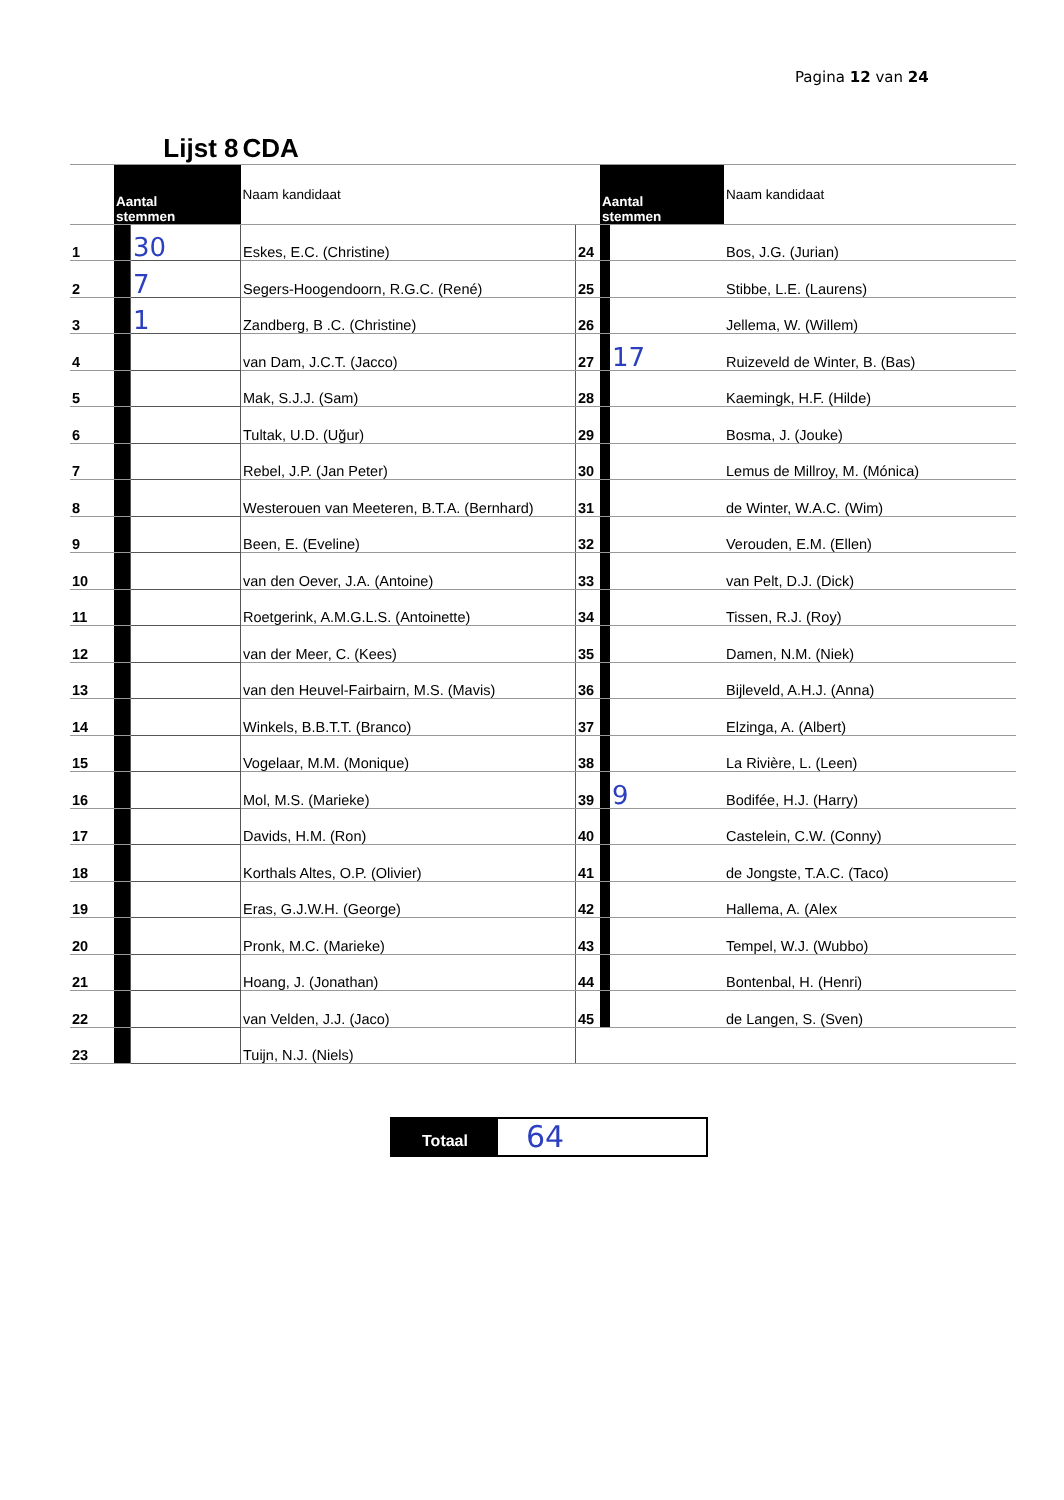Pagina 12 van 24
| | Lijst 8 | | CDA | | | | |
| | Aantal stemmen | | Naam kandidaat | | Aantal stemmen | | Naam kandidaat |
| 1 | | 30 | Eskes, E.C. (Christine) | 24 | | | Bos, J.G. (Jurian) |
| 2 | | 7 | Segers-Hoogendoorn, R.G.C. (René) | 25 | | | Stibbe, L.E. (Laurens) |
| 3 | | 1 | Zandberg, B .C. (Christine) | 26 | | | Jellema, W. (Willem) |
| 4 | | | van Dam, J.C.T. (Jacco) | 27 | | 17 | Ruizeveld de Winter, B. (Bas) |
| 5 | | | Mak, S.J.J. (Sam) | 28 | | | Kaemingk, H.F. (Hilde) |
| 6 | | | Tultak, U.D. (Uğur) | 29 | | | Bosma, J. (Jouke) |
| 7 | | | Rebel, J.P. (Jan Peter) | 30 | | | Lemus de Millroy, M. (Mónica) |
| 8 | | | Westerouen van Meeteren, B.T.A. (Bernhard) | 31 | | | de Winter, W.A.C. (Wim) |
| 9 | | | Been, E. (Eveline) | 32 | | | Verouden, E.M. (Ellen) |
| 10 | | | van den Oever, J.A. (Antoine) | 33 | | | van Pelt, D.J. (Dick) |
| 11 | | | Roetgerink, A.M.G.L.S. (Antoinette) | 34 | | | Tissen, R.J. (Roy) |
| 12 | | | van der Meer, C. (Kees) | 35 | | | Damen, N.M. (Niek) |
| 13 | | | van den Heuvel-Fairbairn, M.S. (Mavis) | 36 | | | Bijleveld, A.H.J. (Anna) |
| 14 | | | Winkels, B.B.T.T. (Branco) | 37 | | | Elzinga, A. (Albert) |
| 15 | | | Vogelaar, M.M. (Monique) | 38 | | | La Rivière, L. (Leen) |
| 16 | | | Mol, M.S. (Marieke) | 39 | | 9 | Bodifée, H.J. (Harry) |
| 17 | | | Davids, H.M. (Ron) | 40 | | | Castelein, C.W. (Conny) |
| 18 | | | Korthals Altes, O.P. (Olivier) | 41 | | | de Jongste, T.A.C. (Taco) |
| 19 | | | Eras, G.J.W.H. (George) | 42 | | | Hallema, A. (Alex |
| 20 | | | Pronk, M.C. (Marieke) | 43 | | | Tempel, W.J. (Wubbo) |
| 21 | | | Hoang, J. (Jonathan) | 44 | | | Bontenbal, H. (Henri) |
| 22 | | | van Velden, J.J. (Jaco) | 45 | | | de Langen, S. (Sven) |
| 23 | | | Tuijn, N.J. (Niels) | | | | |
Totaal
64